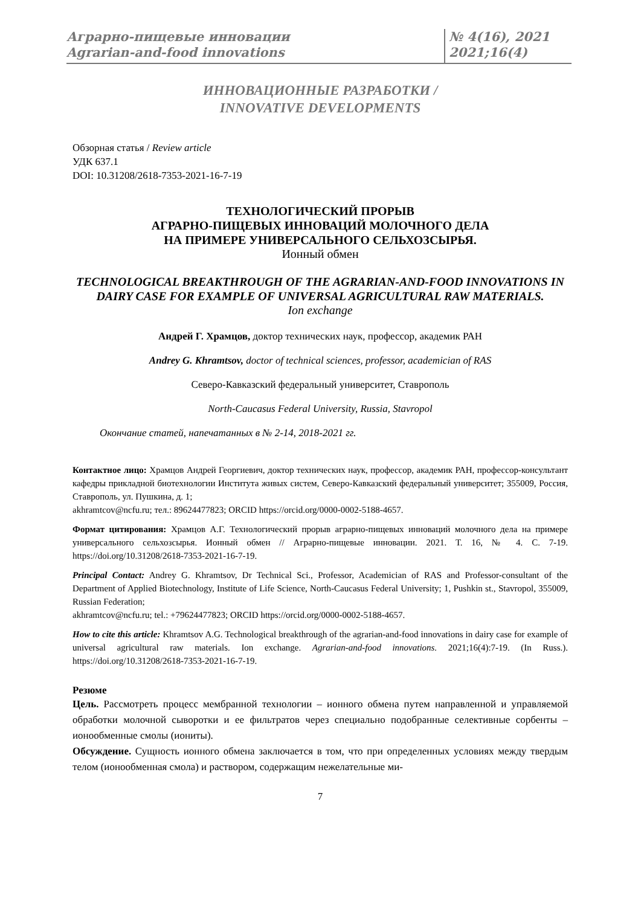Аграрно-пищевые инновации
Agrarian-and-food innovations
№ 4(16), 2021
2021;16(4)
ИННОВАЦИОННЫЕ РАЗРАБОТКИ /
INNOVATIVE DEVELOPMENTS
Обзорная статья / Review article
УДК 637.1
DOI: 10.31208/2618-7353-2021-16-7-19
ТЕХНОЛОГИЧЕСКИЙ ПРОРЫВ
АГРАРНО-ПИЩЕВЫХ ИННОВАЦИЙ МОЛОЧНОГО ДЕЛА
НА ПРИМЕРЕ УНИВЕРСАЛЬНОГО СЕЛЬХОЗСЫРЬЯ.
Ионный обмен
TECHNOLOGICAL BREAKTHROUGH OF THE AGRARIAN-AND-FOOD INNOVATIONS IN DAIRY CASE FOR EXAMPLE OF UNIVERSAL AGRICULTURAL RAW MATERIALS.
Ion exchange
Андрей Г. Храмцов, доктор технических наук, профессор, академик РАН
Andrey G. Khramtsov, doctor of technical sciences, professor, academician of RAS
Северо-Кавказский федеральный университет, Ставрополь
North-Caucasus Federal University, Russia, Stavropol
Окончание статей, напечатанных в № 2-14, 2018-2021 гг.
Контактное лицо: Храмцов Андрей Георгиевич, доктор технических наук, профессор, академик РАН, профессор-консультант кафедры прикладной биотехнологии Института живых систем, Северо-Кавказский федеральный университет; 355009, Россия, Ставрополь, ул. Пушкина, д. 1;
akhramtcov@ncfu.ru; тел.: 89624477823; ORCID https://orcid.org/0000-0002-5188-4657.
Формат цитирования: Храмцов А.Г. Технологический прорыв аграрно-пищевых инноваций молочного дела на примере универсального сельхозсырья. Ионный обмен // Аграрно-пищевые инновации. 2021. Т. 16, № 4. С. 7-19. https://doi.org/10.31208/2618-7353-2021-16-7-19.
Principal Contact: Andrey G. Khramtsov, Dr Technical Sci., Professor, Academician of RAS and Professor-consultant of the Department of Applied Biotechnology, Institute of Life Science, North-Caucasus Federal University; 1, Pushkin st., Stavropol, 355009, Russian Federation;
akhramtcov@ncfu.ru; tel.: +79624477823; ORCID https://orcid.org/0000-0002-5188-4657.
How to cite this article: Khramtsov A.G. Technological breakthrough of the agrarian-and-food innovations in dairy case for example of universal agricultural raw materials. Ion exchange. Agrarian-and-food innovations. 2021;16(4):7-19. (In Russ.). https://doi.org/10.31208/2618-7353-2021-16-7-19.
Резюме
Цель. Рассмотреть процесс мембранной технологии – ионного обмена путем направленной и управляемой обработки молочной сыворотки и ее фильтратов через специально подобранные селективные сорбенты – ионообменные смолы (иониты).
Обсуждение. Сущность ионного обмена заключается в том, что при определенных условиях между твердым телом (ионообменная смола) и раствором, содержащим нежелательные ми-
7